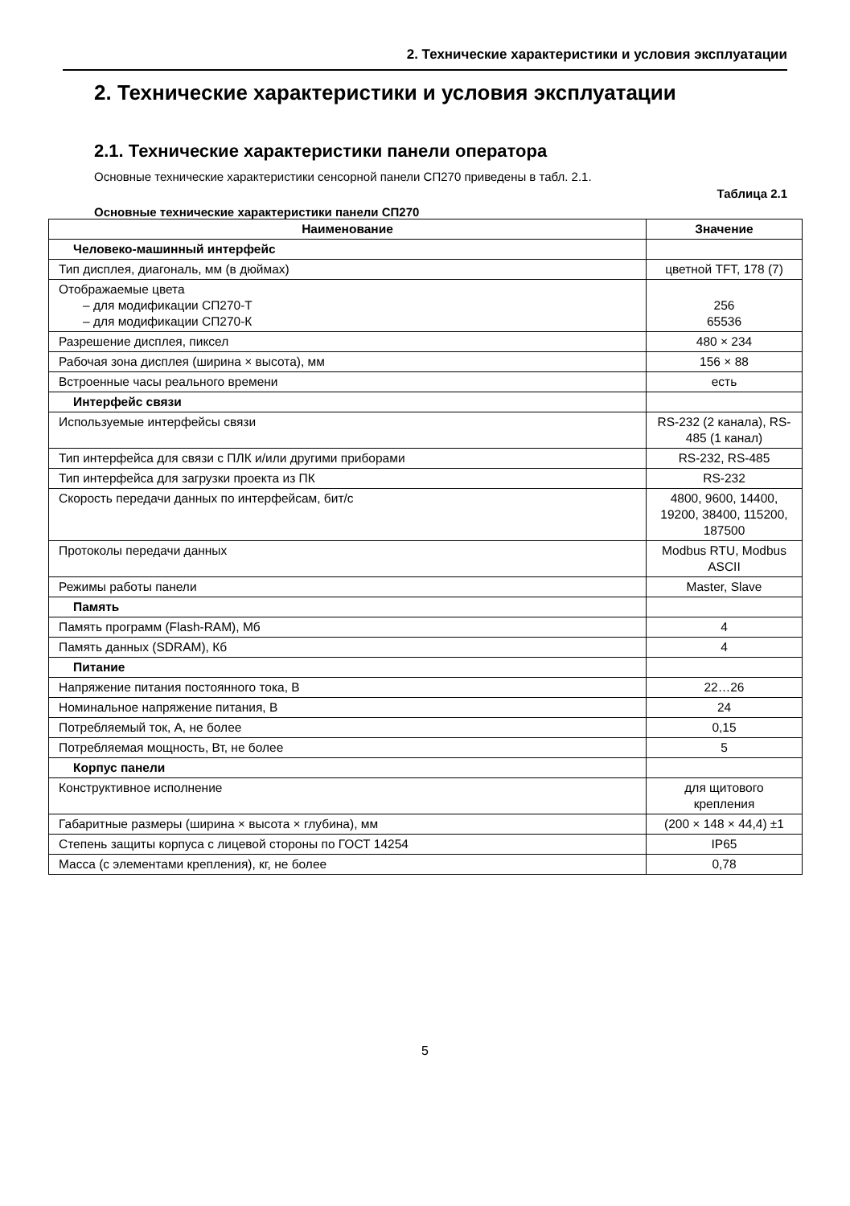2. Технические характеристики и условия эксплуатации
2. Технические характеристики и условия эксплуатации
2.1. Технические характеристики панели оператора
Основные технические характеристики сенсорной панели СП270 приведены в табл. 2.1.
Таблица 2.1
Основные технические характеристики панели СП270
| Наименование | Значение |
| --- | --- |
| Человеко-машинный интерфейс | |
| Тип дисплея, диагональ, мм (в дюймах) | цветной TFT, 178 (7) |
| Отображаемые цвета – для модификации СП270-Т – для модификации СП270-К | 256 65536 |
| Разрешение дисплея, пиксел | 480 × 234 |
| Рабочая зона дисплея (ширина × высота), мм | 156 × 88 |
| Встроенные часы реального времени | есть |
| Интерфейс связи | |
| Используемые интерфейсы связи | RS-232 (2 канала), RS-485 (1 канал) |
| Тип интерфейса для связи с ПЛК и/или другими приборами | RS-232, RS-485 |
| Тип интерфейса для загрузки проекта из ПК | RS-232 |
| Скорость передачи данных по интерфейсам, бит/с | 4800, 9600, 14400, 19200, 38400, 115200, 187500 |
| Протоколы передачи данных | Modbus RTU, Modbus ASCII |
| Режимы работы панели | Master, Slave |
| Память | |
| Память программ (Flash-RAM), Мб | 4 |
| Память данных (SDRAM), Кб | 4 |
| Питание | |
| Напряжение питания постоянного тока, В | 22…26 |
| Номинальное напряжение питания, В | 24 |
| Потребляемый ток, А, не более | 0,15 |
| Потребляемая мощность, Вт, не более | 5 |
| Корпус панели | |
| Конструктивное исполнение | для щитового крепления |
| Габаритные размеры (ширина × высота × глубина), мм | (200 × 148 × 44,4) ±1 |
| Степень защиты корпуса с лицевой стороны по ГОСТ 14254 | IP65 |
| Масса (с элементами крепления), кг, не более | 0,78 |
5